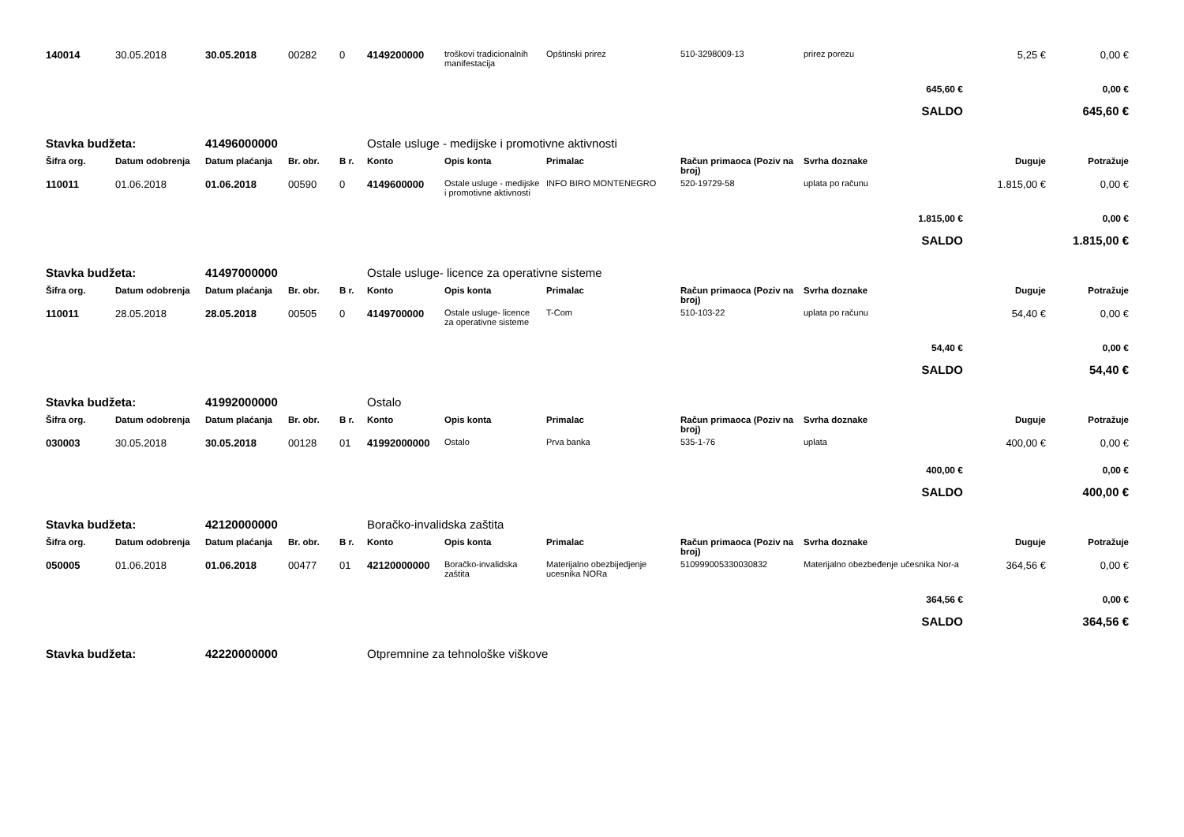| 140014 | 30.05.2018 | 30.05.2018 | 00282 | 0 | 4149200000 | troškovi tradicionalnih manifestacija | Opštinski prirez | 510-3298009-13 | prirez porezu | 5,25 € | 0,00 € |
| 645,60 € | | | | | | | | | | | 0,00 € |
| SALDO | | | | | | | | | | | 645,60 € |
| Stavka budžeta: | | 41496000000 | | | Ostale usluge - medijske i promotivne aktivnosti | | | | | | |
| Šifra org. | Datum odobrenja | Datum plaćanja | Br. obr. | B r. | Konto | Opis konta | Primalac | Račun primaoca (Poziv na broj) | Svrha doznake | Duguje | Potražuje |
| 110011 | 01.06.2018 | 01.06.2018 | 00590 | 0 | 4149600000 | Ostale usluge - medijske i promotivne aktivnosti | INFO BIRO MONTENEGRO | 520-19729-58 | uplata po računu | 1.815,00 € | 0,00 € |
| 1.815,00 € | | | | | | | | | | | 0,00 € |
| SALDO | | | | | | | | | | | 1.815,00 € |
| Stavka budžeta: | | 41497000000 | | | Ostale usluge- licence za operativne sisteme | | | | | | |
| Šifra org. | Datum odobrenja | Datum plaćanja | Br. obr. | B r. | Konto | Opis konta | Primalac | Račun primaoca (Poziv na broj) | Svrha doznake | Duguje | Potražuje |
| 110011 | 28.05.2018 | 28.05.2018 | 00505 | 0 | 4149700000 | Ostale usluge- licence za operativne sisteme | T-Com | 510-103-22 | uplata po računu | 54,40 € | 0,00 € |
| 54,40 € | | | | | | | | | | | 0,00 € |
| SALDO | | | | | | | | | | | 54,40 € |
| Stavka budžeta: | | 41992000000 | | | Ostalo | | | | | | |
| Šifra org. | Datum odobrenja | Datum plaćanja | Br. obr. | B r. | Konto | Opis konta | Primalac | Račun primaoca (Poziv na broj) | Svrha doznake | Duguje | Potražuje |
| 030003 | 30.05.2018 | 30.05.2018 | 00128 | 01 | 41992000000 | Ostalo | Prva banka | 535-1-76 | uplata | 400,00 € | 0,00 € |
| 400,00 € | | | | | | | | | | | 0,00 € |
| SALDO | | | | | | | | | | | 400,00 € |
| Stavka budžeta: | | 42120000000 | | | Boračko-invalidska zaštita | | | | | | |
| Šifra org. | Datum odobrenja | Datum plaćanja | Br. obr. | B r. | Konto | Opis konta | Primalac | Račun primaoca (Poziv na broj) | Svrha doznake | Duguje | Potražuje |
| 050005 | 01.06.2018 | 01.06.2018 | 00477 | 01 | 42120000000 | Boračko-invalidska zaštita | Materijalno obezbijedjenje ucesnika NORa | 510999005330030832 | Materijalno obezbeđenje učesnika Nor-a | 364,56 € | 0,00 € |
| 364,56 € | | | | | | | | | | | 0,00 € |
| SALDO | | | | | | | | | | | 364,56 € |
| Stavka budžeta: | | 42220000000 | | | Otpremnine za tehnološke viškove | | | | | | |